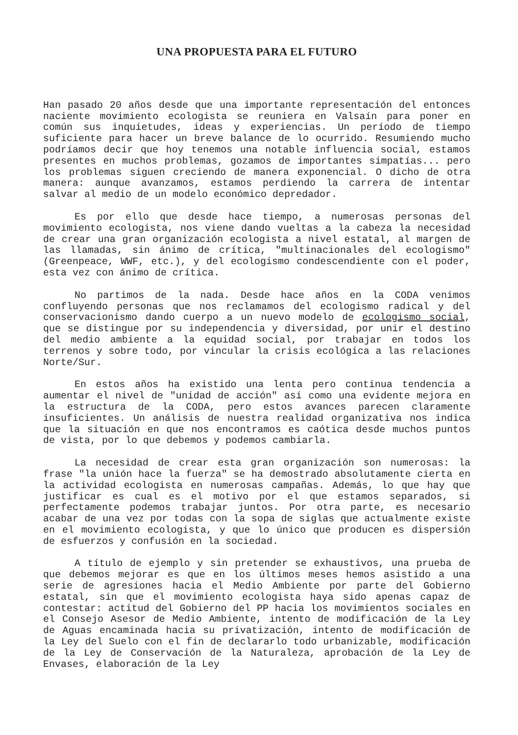UNA PROPUESTA PARA EL FUTURO
Han pasado 20 años desde que una importante representación del entonces naciente movimiento ecologista se reuniera en Valsaín para poner en común sus inquietudes, ideas y experiencias. Un período de tiempo suficiente para hacer un breve balance de lo ocurrido. Resumiendo mucho podríamos decir que hoy tenemos una notable influencia social, estamos presentes en muchos problemas, gozamos de importantes simpatías... pero los problemas siguen creciendo de manera exponencial. O dicho de otra manera: aunque avanzamos, estamos perdiendo la carrera de intentar salvar al medio de un modelo económico depredador.
Es por ello que desde hace tiempo, a numerosas personas del movimiento ecologista, nos viene dando vueltas a la cabeza la necesidad de crear una gran organización ecologista a nivel estatal, al margen de las llamadas, sin ánimo de crítica, "multinacionales del ecologismo" (Greenpeace, WWF, etc.), y del ecologismo condescendiente con el poder, esta vez con ánimo de crítica.
No partimos de la nada. Desde hace años en la CODA venimos confluyendo personas que nos reclamamos del ecologismo radical y del conservacionismo dando cuerpo a un nuevo modelo de ecologismo social, que se distingue por su independencia y diversidad, por unir el destino del medio ambiente a la equidad social, por trabajar en todos los terrenos y sobre todo, por vincular la crisis ecológica a las relaciones Norte/Sur.
En estos años ha existido una lenta pero continua tendencia a aumentar el nivel de "unidad de acción" así como una evidente mejora en la estructura de la CODA, pero estos avances parecen claramente insuficientes. Un análisis de nuestra realidad organizativa nos indica que la situación en que nos encontramos es caótica desde muchos puntos de vista, por lo que debemos y podemos cambiarla.
La necesidad de crear esta gran organización son numerosas: la frase "la unión hace la fuerza" se ha demostrado absolutamente cierta en la actividad ecologista en numerosas campañas. Además, lo que hay que justificar es cual es el motivo por el que estamos separados, si perfectamente podemos trabajar juntos. Por otra parte, es necesario acabar de una vez por todas con la sopa de siglas que actualmente existe en el movimiento ecologista, y que lo único que producen es dispersión de esfuerzos y confusión en la sociedad.
A título de ejemplo y sin pretender se exhaustivos, una prueba de que debemos mejorar es que en los últimos meses hemos asistido a una serie de agresiones hacia el Medio Ambiente por parte del Gobierno estatal, sin que el movimiento ecologista haya sido apenas capaz de contestar: actitud del Gobierno del PP hacia los movimientos sociales en el Consejo Asesor de Medio Ambiente, intento de modificación de la Ley de Aguas encaminada hacia su privatización, intento de modificación de la Ley del Suelo con el fin de declararlo todo urbanizable, modificación de la Ley de Conservación de la Naturaleza, aprobación de la Ley de Envases, elaboración de la Ley